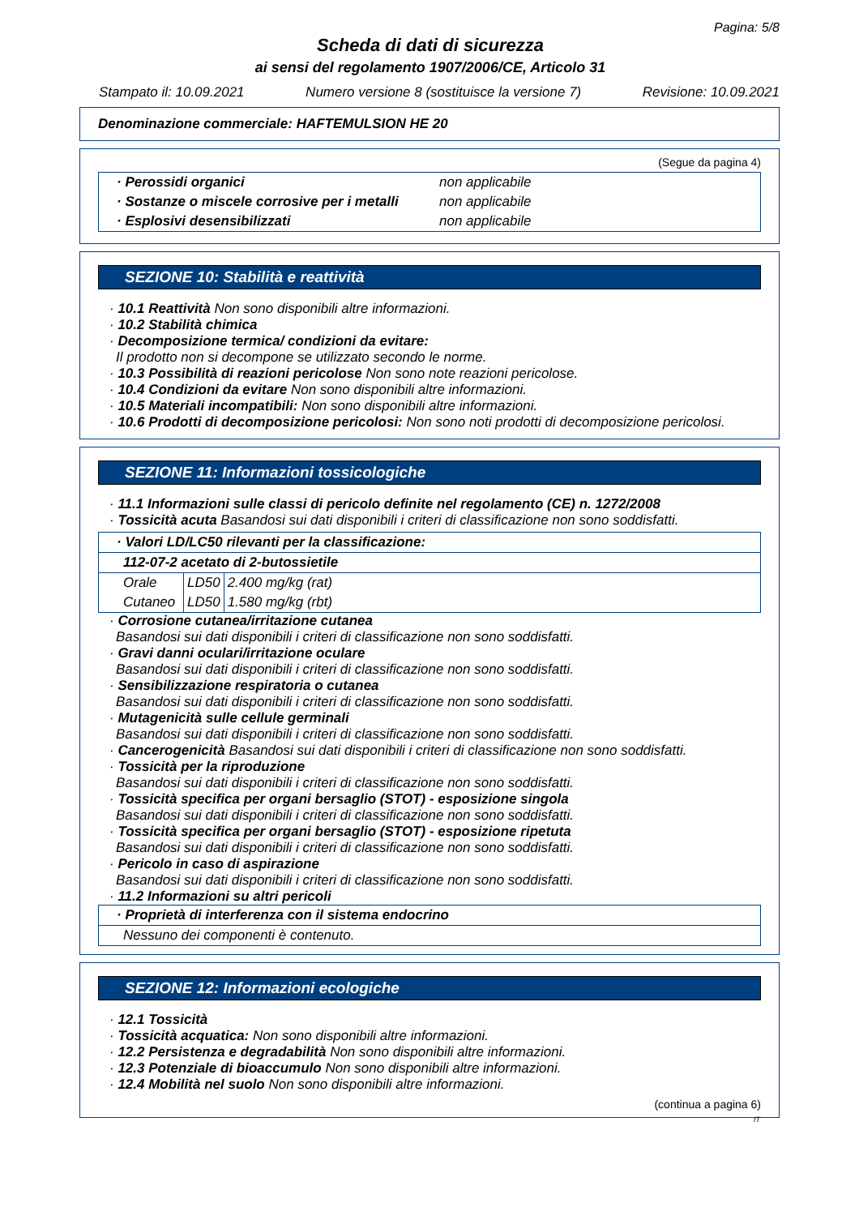Pagina: 5/8
Scheda di dati di sicurezza
ai sensi del regolamento 1907/2006/CE, Articolo 31
Stampato il: 10.09.2021 Numero versione 8 (sostituisce la versione 7) Revisione: 10.09.2021
Denominazione commerciale: HAFTEMULSION HE 20
(Segue da pagina 4)
| · Perossidi organici | non applicabile |
| · Sostanze o miscele corrosive per i metalli | non applicabile |
| · Esplosivi desensibilizzati | non applicabile |
SEZIONE 10: Stabilità e reattività
· 10.1 Reattività Non sono disponibili altre informazioni.
· 10.2 Stabilità chimica
· Decomposizione termica/ condizioni da evitare:
Il prodotto non si decompone se utilizzato secondo le norme.
· 10.3 Possibilità di reazioni pericolose Non sono note reazioni pericolose.
· 10.4 Condizioni da evitare Non sono disponibili altre informazioni.
· 10.5 Materiali incompatibili: Non sono disponibili altre informazioni.
· 10.6 Prodotti di decomposizione pericolosi: Non sono noti prodotti di decomposizione pericolosi.
SEZIONE 11: Informazioni tossicologiche
· 11.1 Informazioni sulle classi di pericolo definite nel regolamento (CE) n. 1272/2008
· Tossicità acuta Basandosi sui dati disponibili i criteri di classificazione non sono soddisfatti.
| · Valori LD/LC50 rilevanti per la classificazione: | | |
| 112-07-2 acetato di 2-butossietile | | |
| Orale | LD50 | 2.400 mg/kg (rat) |
| Cutaneo | LD50 | 1.580 mg/kg (rbt) |
· Corrosione cutanea/irritazione cutanea
Basandosi sui dati disponibili i criteri di classificazione non sono soddisfatti.
· Gravi danni oculari/irritazione oculare
Basandosi sui dati disponibili i criteri di classificazione non sono soddisfatti.
· Sensibilizzazione respiratoria o cutanea
Basandosi sui dati disponibili i criteri di classificazione non sono soddisfatti.
· Mutagenicità sulle cellule germinali
Basandosi sui dati disponibili i criteri di classificazione non sono soddisfatti.
· Cancerogenicità Basandosi sui dati disponibili i criteri di classificazione non sono soddisfatti.
· Tossicità per la riproduzione
Basandosi sui dati disponibili i criteri di classificazione non sono soddisfatti.
· Tossicità specifica per organi bersaglio (STOT) - esposizione singola
Basandosi sui dati disponibili i criteri di classificazione non sono soddisfatti.
· Tossicità specifica per organi bersaglio (STOT) - esposizione ripetuta
Basandosi sui dati disponibili i criteri di classificazione non sono soddisfatti.
· Pericolo in caso di aspirazione
Basandosi sui dati disponibili i criteri di classificazione non sono soddisfatti.
· 11.2 Informazioni su altri pericoli
| · Proprietà di interferenza con il sistema endocrino |
| Nessuno dei componenti è contenuto. |
SEZIONE 12: Informazioni ecologiche
· 12.1 Tossicità
· Tossicità acquatica: Non sono disponibili altre informazioni.
· 12.2 Persistenza e degradabilità Non sono disponibili altre informazioni.
· 12.3 Potenziale di bioaccumulo Non sono disponibili altre informazioni.
· 12.4 Mobilità nel suolo Non sono disponibili altre informazioni.
(continua a pagina 6)
IT